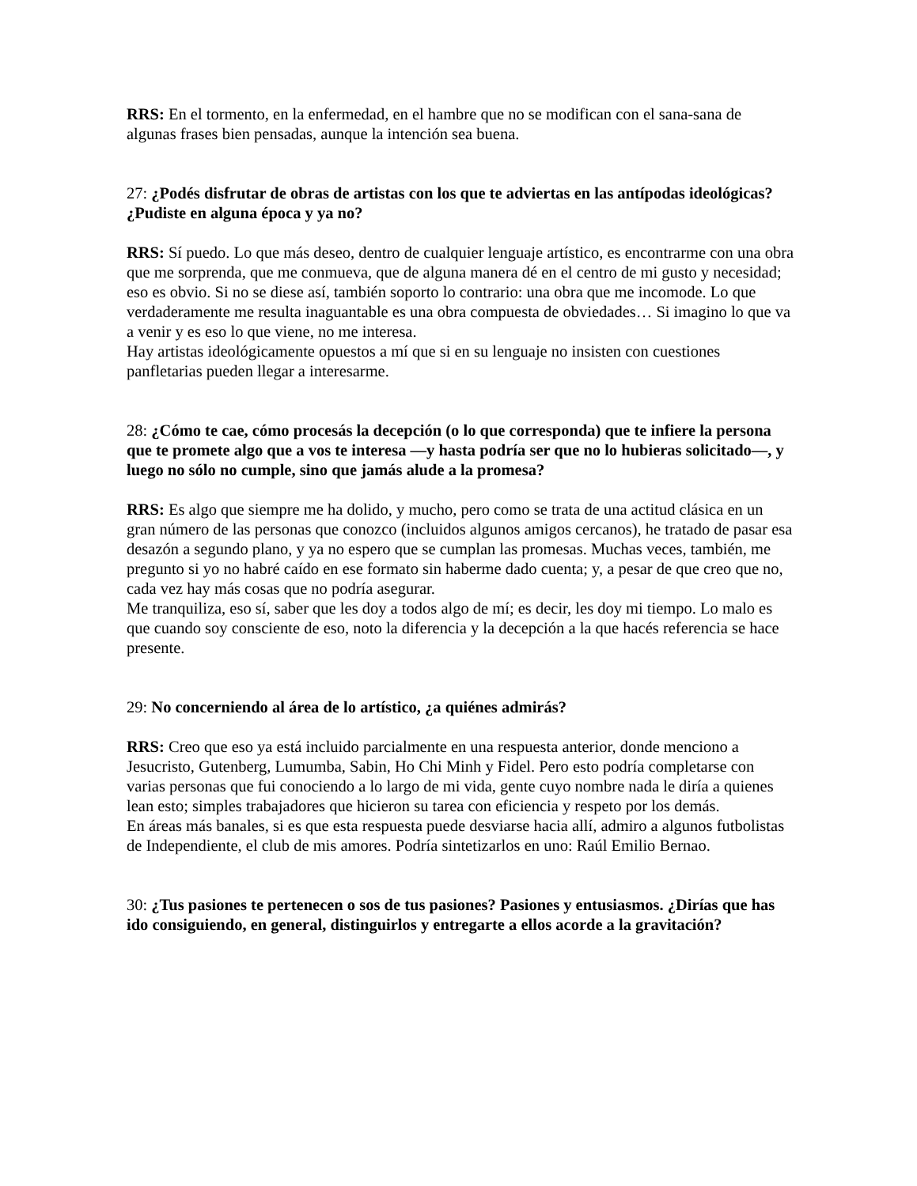RRS: En el tormento, en la enfermedad, en el hambre que no se modifican con el sana-sana de algunas frases bien pensadas, aunque la intención sea buena.
27: ¿Podés disfrutar de obras de artistas con los que te adviertas en las antípodas ideológicas? ¿Pudiste en alguna época y ya no?
RRS: Sí puedo. Lo que más deseo, dentro de cualquier lenguaje artístico, es encontrarme con una obra que me sorprenda, que me conmueva, que de alguna manera dé en el centro de mi gusto y necesidad; eso es obvio. Si no se diese así, también soporto lo contrario: una obra que me incomode. Lo que verdaderamente me resulta inaguantable es una obra compuesta de obviedades… Si imagino lo que va a venir y es eso lo que viene, no me interesa.
Hay artistas ideológicamente opuestos a mí que si en su lenguaje no insisten con cuestiones panfletarias pueden llegar a interesarme.
28: ¿Cómo te cae, cómo procesás la decepción (o lo que corresponda) que te infiere la persona que te promete algo que a vos te interesa —y hasta podría ser que no lo hubieras solicitado—, y luego no sólo no cumple, sino que jamás alude a la promesa?
RRS: Es algo que siempre me ha dolido, y mucho, pero como se trata de una actitud clásica en un gran número de las personas que conozco (incluidos algunos amigos cercanos), he tratado de pasar esa desazón a segundo plano, y ya no espero que se cumplan las promesas. Muchas veces, también, me pregunto si yo no habré caído en ese formato sin haberme dado cuenta; y, a pesar de que creo que no, cada vez hay más cosas que no podría asegurar.
Me tranquiliza, eso sí, saber que les doy a todos algo de mí; es decir, les doy mi tiempo. Lo malo es que cuando soy consciente de eso, noto la diferencia y la decepción a la que hacés referencia se hace presente.
29: No concerniendo al área de lo artístico, ¿a quiénes admirás?
RRS: Creo que eso ya está incluido parcialmente en una respuesta anterior, donde menciono a Jesucristo, Gutenberg, Lumumba, Sabin, Ho Chi Minh y Fidel. Pero esto podría completarse con varias personas que fui conociendo a lo largo de mi vida, gente cuyo nombre nada le diría a quienes lean esto; simples trabajadores que hicieron su tarea con eficiencia y respeto por los demás.
En áreas más banales, si es que esta respuesta puede desviarse hacia allí, admiro a algunos futbolistas de Independiente, el club de mis amores. Podría sintetizarlos en uno: Raúl Emilio Bernao.
30: ¿Tus pasiones te pertenecen o sos de tus pasiones? Pasiones y entusiasmos. ¿Dirías que has ido consiguiendo, en general, distinguirlos y entregarte a ellos acorde a la gravitación?